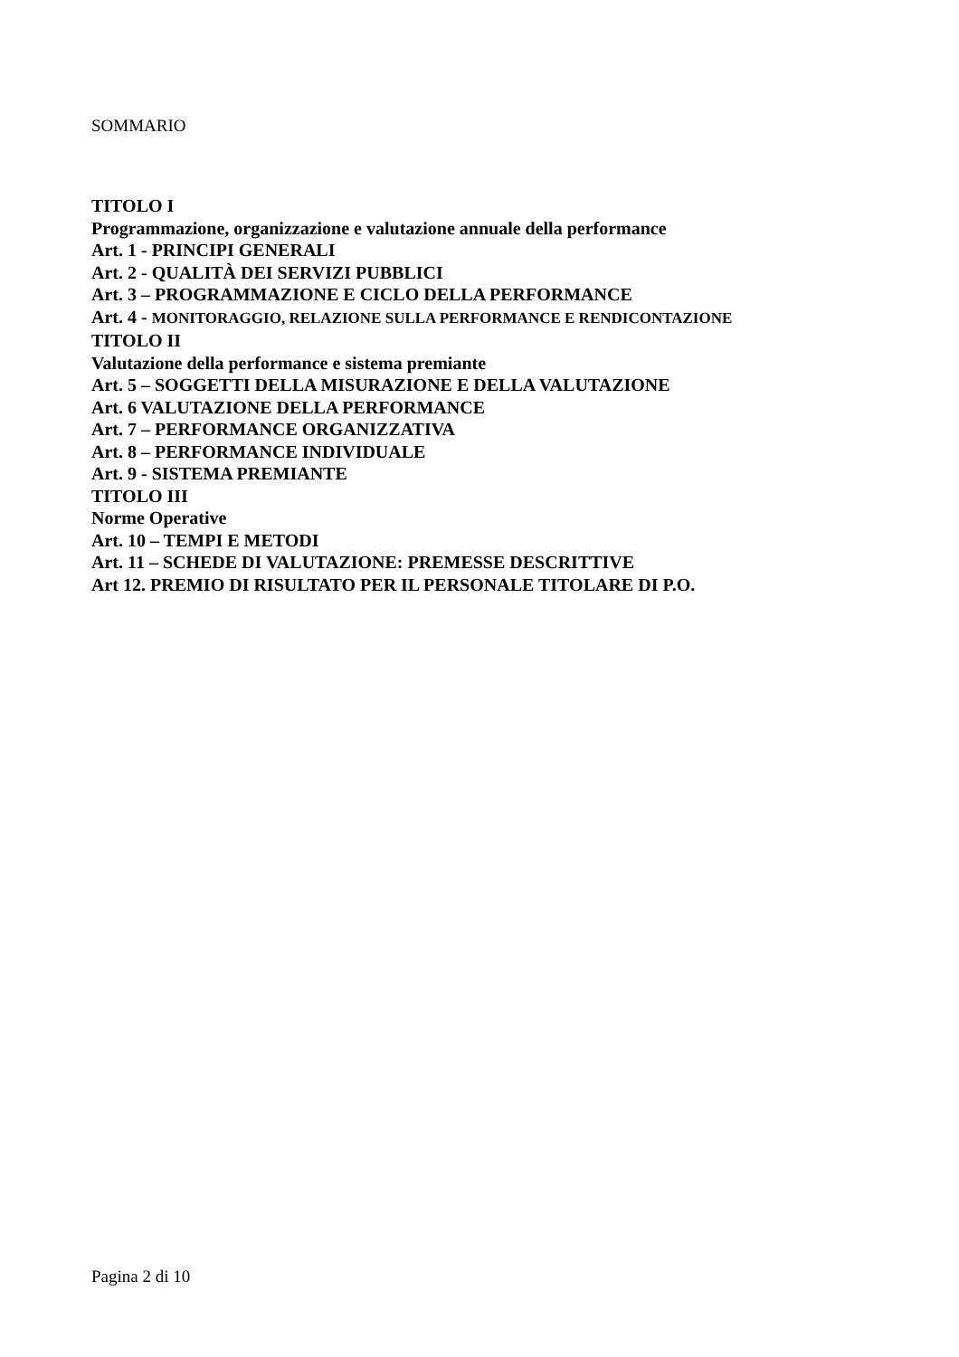SOMMARIO
TITOLO I
Programmazione, organizzazione e valutazione annuale della performance
Art. 1 - PRINCIPI GENERALI
Art. 2 - QUALITÀ DEI SERVIZI PUBBLICI
Art. 3 – PROGRAMMAZIONE E CICLO DELLA PERFORMANCE
Art. 4 - MONITORAGGIO, RELAZIONE SULLA PERFORMANCE E RENDICONTAZIONE
TITOLO II
Valutazione della performance e sistema premiante
Art. 5 – SOGGETTI DELLA MISURAZIONE E DELLA VALUTAZIONE
Art. 6 VALUTAZIONE DELLA PERFORMANCE
Art. 7 – PERFORMANCE ORGANIZZATIVA
Art. 8 – PERFORMANCE INDIVIDUALE
Art. 9 - SISTEMA PREMIANTE
TITOLO III
Norme Operative
Art. 10 – TEMPI E METODI
Art. 11 – SCHEDE DI VALUTAZIONE: PREMESSE DESCRITTIVE
Art 12. PREMIO DI RISULTATO PER IL PERSONALE TITOLARE DI P.O.
Pagina 2 di 10